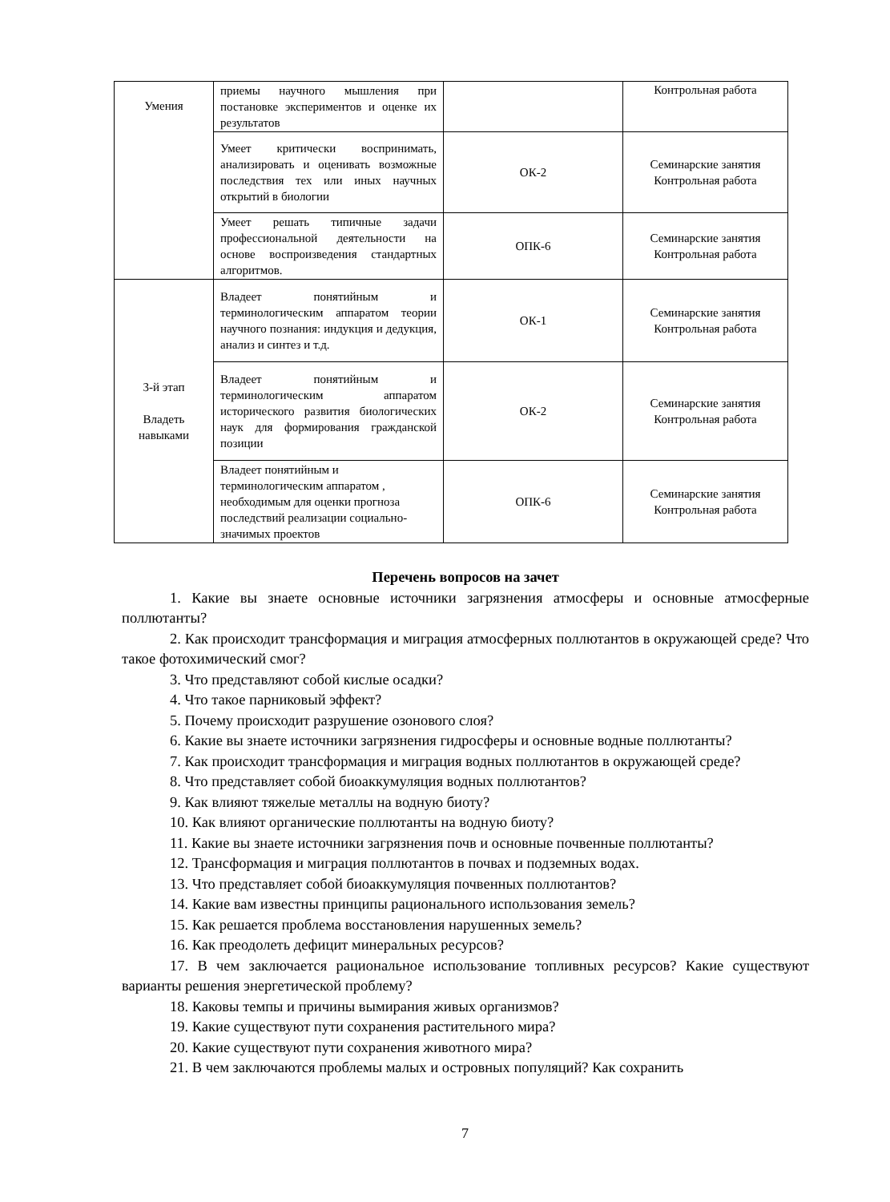| Умения | приемы научного мышления при постановке экспериментов и оценке их результатов | | Контрольная работа |
| | Умеет критически воспринимать, анализировать и оценивать возможные последствия тех или иных научных открытий в биологии | ОК-2 | Семинарские занятия Контрольная работа |
| | Умеет решать типичные задачи профессиональной деятельности на основе воспроизведения стандартных алгоритмов. | ОПК-6 | Семинарские занятия Контрольная работа |
| 3-й этап Владеть навыками | Владеет понятийным и терминологическим аппаратом теории научного познания: индукция и дедукция, анализ и синтез и т.д. | ОК-1 | Семинарские занятия Контрольная работа |
| | Владеет понятийным и терминологическим аппаратом исторического развития биологических наук для формирования гражданской позиции | ОК-2 | Семинарские занятия Контрольная работа |
| | Владеет понятийным и терминологическим аппаратом , необходимым для оценки прогноза последствий реализации социально- значимых проектов | ОПК-6 | Семинарские занятия Контрольная работа |
Перечень вопросов на зачет
1. Какие вы знаете основные источники загрязнения атмосферы и основные атмосферные поллютанты?
2. Как происходит трансформация и миграция атмосферных поллютантов в окружающей среде? Что такое фотохимический смог?
3. Что представляют собой кислые осадки?
4. Что такое парниковый эффект?
5. Почему происходит разрушение озонового слоя?
6. Какие вы знаете источники загрязнения гидросферы и основные водные поллютанты?
7. Как происходит трансформация и миграция водных поллютантов в окружающей среде?
8. Что представляет собой биоаккумуляция водных поллютантов?
9. Как влияют тяжелые металлы на водную биоту?
10. Как влияют органические поллютанты на водную биоту?
11. Какие вы знаете источники загрязнения почв и основные почвенные поллютанты?
12. Трансформация и миграция поллютантов в почвах и подземных водах.
13. Что представляет собой биоаккумуляция почвенных поллютантов?
14. Какие вам известны принципы рационального использования земель?
15. Как решается проблема восстановления нарушенных земель?
16. Как преодолеть дефицит минеральных ресурсов?
17. В чем заключается рациональное использование топливных ресурсов? Какие существуют варианты решения энергетической проблему?
18. Каковы темпы и причины вымирания живых организмов?
19. Какие существуют пути сохранения растительного мира?
20. Какие существуют пути сохранения животного мира?
21. В чем заключаются проблемы малых и островных популяций? Как сохранить
7